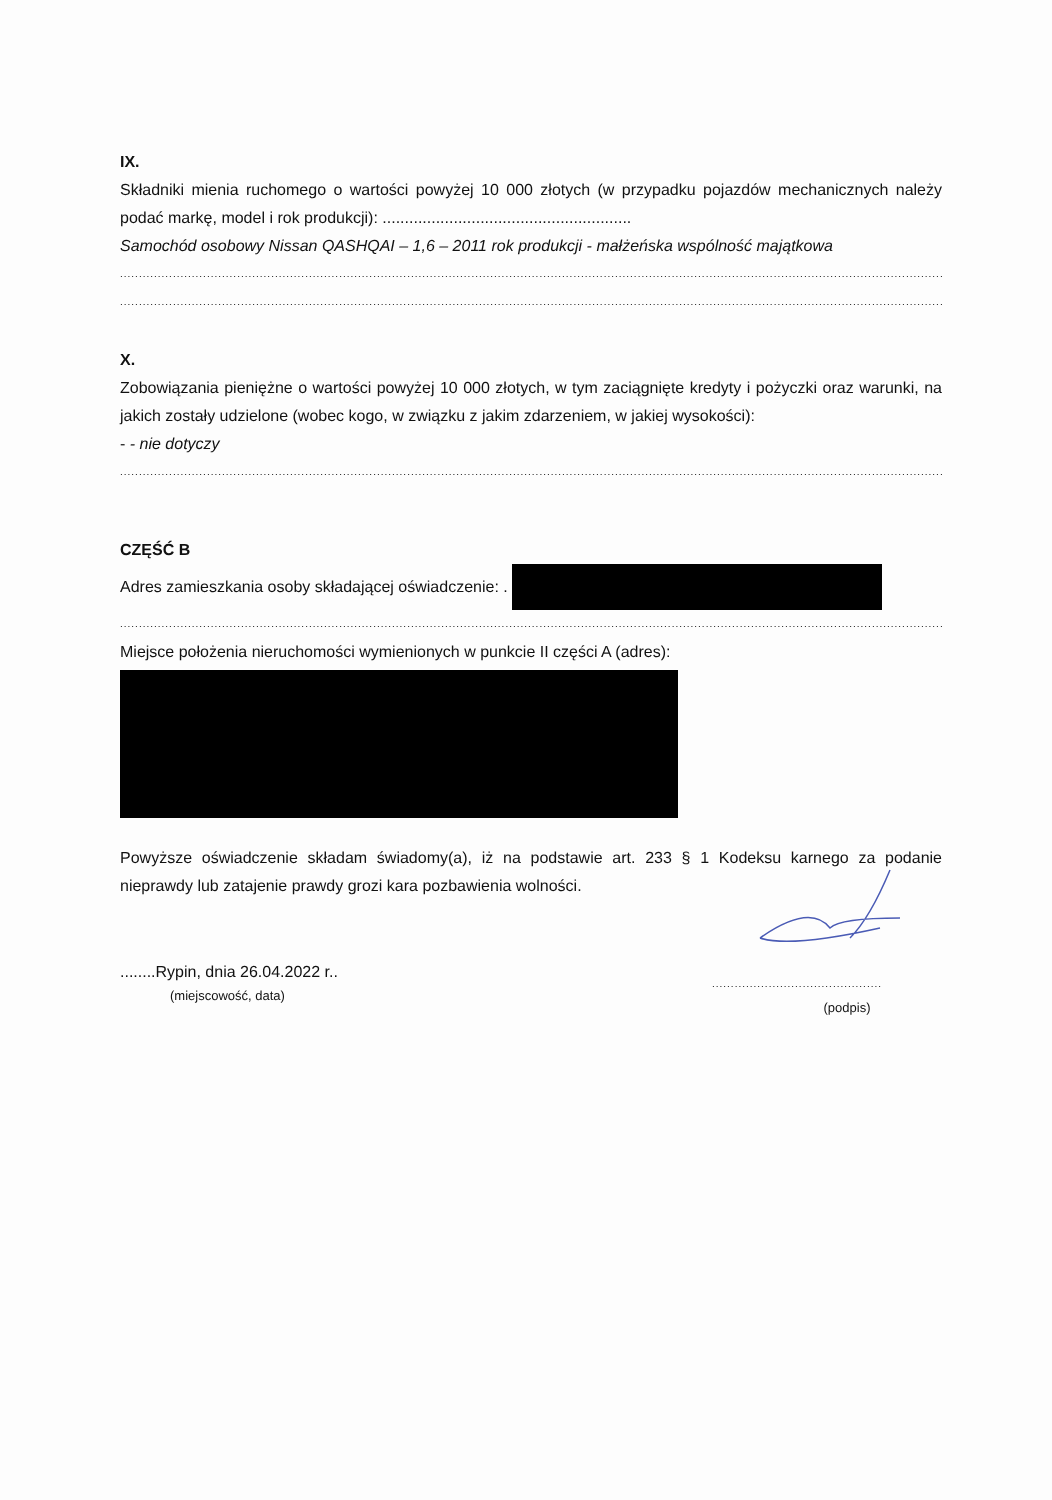IX.
Składniki mienia ruchomego o wartości powyżej 10 000 złotych (w przypadku pojazdów mechanicznych należy podać markę, model i rok produkcji): ........................................................
Samochód osobowy Nissan QASHQAI – 1,6 – 2011 rok produkcji - małżeńska wspólność majątkowa
....................................................................................................................................................................................................................................................
....................................................................................................................................................................................................................................................
X.
Zobowiązania pieniężne o wartości powyżej 10 000 złotych, w tym zaciągnięte kredyty i pożyczki oraz warunki, na jakich zostały udzielone (wobec kogo, w związku z jakim zdarzeniem, w jakiej wysokości):
- - nie dotyczy
....................................................................................................................................................................................................................................................
CZĘŚĆ B
Adres zamieszkania osoby składającej oświadczenie: .
....................................................................................................................................................................................................................................................
Miejsce położenia nieruchomości wymienionych w punkcie II części A (adres):
Powyższe oświadczenie składam świadomy(a), iż na podstawie art. 233 § 1 Kodeksu karnego za podanie nieprawdy lub zatajenie prawdy grozi kara pozbawienia wolności.
........Rypin, dnia 26.04.2022 r..
(miejscowość, data)
.............................................
(podpis)